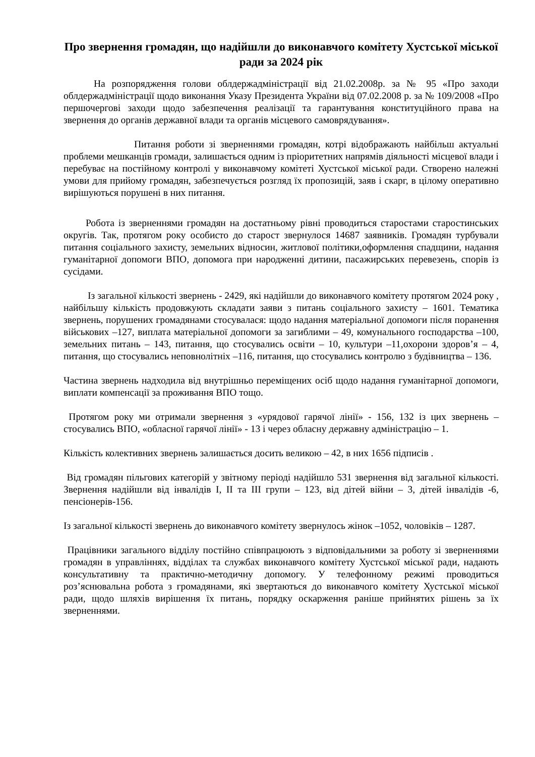Про звернення громадян, що надійшли до виконавчого комітету Хустської міської ради за 2024 рік
На розпорядження голови облдержадміністрації від 21.02.2008р. за № 95 «Про заходи облдержадміністрації щодо виконання Указу Президента України від 07.02.2008 р. за № 109/2008 «Про першочергові заходи щодо забезпечення реалізації та гарантування конституційного права на звернення до органів державної влади та органів місцевого самоврядування».
Питання роботи зі зверненнями громадян, котрі відображають найбільш актуальні проблеми мешканців громади, залишається одним із пріоритетних напрямів діяльності місцевої влади і перебуває на постійному контролі у виконавчому комітеті Хустської міської ради. Створено належні умови для прийому громадян, забезпечується розгляд їх пропозицій, заяв і скарг, в цілому оперативно вирішуються порушені в них питання.
Робота із зверненнями громадян на достатньому рівні проводиться старостами старостинських округів. Так, протягом року особисто до старост звернулося 14687 заявників. Громадян турбували питання соціального захисту, земельних відносин, житлової політики,оформлення спадщини, надання гуманітарної допомоги ВПО, допомога при народженні дитини, пасажирських перевезень, спорів із сусідами.
Із загальної кількості звернень - 2429, які надійшли до виконавчого комітету протягом 2024 року , найбільшу кількість продовжують складати заяви з питань соціального захисту – 1601. Тематика звернень, порушених громадянами стосувалася: щодо надання матеріальної допомоги після поранення військових –127, виплата матеріальної допомоги за загиблими – 49, комунального господарства –100, земельних питань – 143, питання, що стосувались освіти – 10, культури –11,охорони здоров’я – 4, питання, що стосувались неповнолітніх –116, питання, що стосувались контролю з будівництва – 136.
Частина звернень надходила від внутрішньо переміщених осіб щодо надання гуманітарної допомоги, виплати компенсації за проживання ВПО тощо.
Протягом року ми отримали звернення з «урядової гарячої лінії» - 156, 132 із цих звернень – стосувались ВПО, «обласної гарячої лінії» - 13 і через обласну державну адміністрацію – 1.
Кількість колективних звернень залишається досить великою – 42, в них 1656 підписів .
Від громадян пільгових категорій у звітному періоді надійшло 531 звернення від загальної кількості. Звернення надійшли від інвалідів I, II та III групи – 123, від дітей війни – 3, дітей інвалідів -6, пенсіонерів-156.
Із загальної кількості звернень до виконавчого комітету звернулось жінок –1052, чоловіків – 1287.
Працівники загального відділу постійно співпрацюють з відповідальними за роботу зі зверненнями громадян в управліннях, відділах та службах виконавчого комітету Хустської міської ради, надають консультативну та практично-методичну допомогу. У телефонному режимі проводиться роз’яснювальна робота з громадянами, які звертаються до виконавчого комітету Хустської міської ради, щодо шляхів вирішення їх питань, порядку оскарження раніше прийнятих рішень за їх зверненнями.